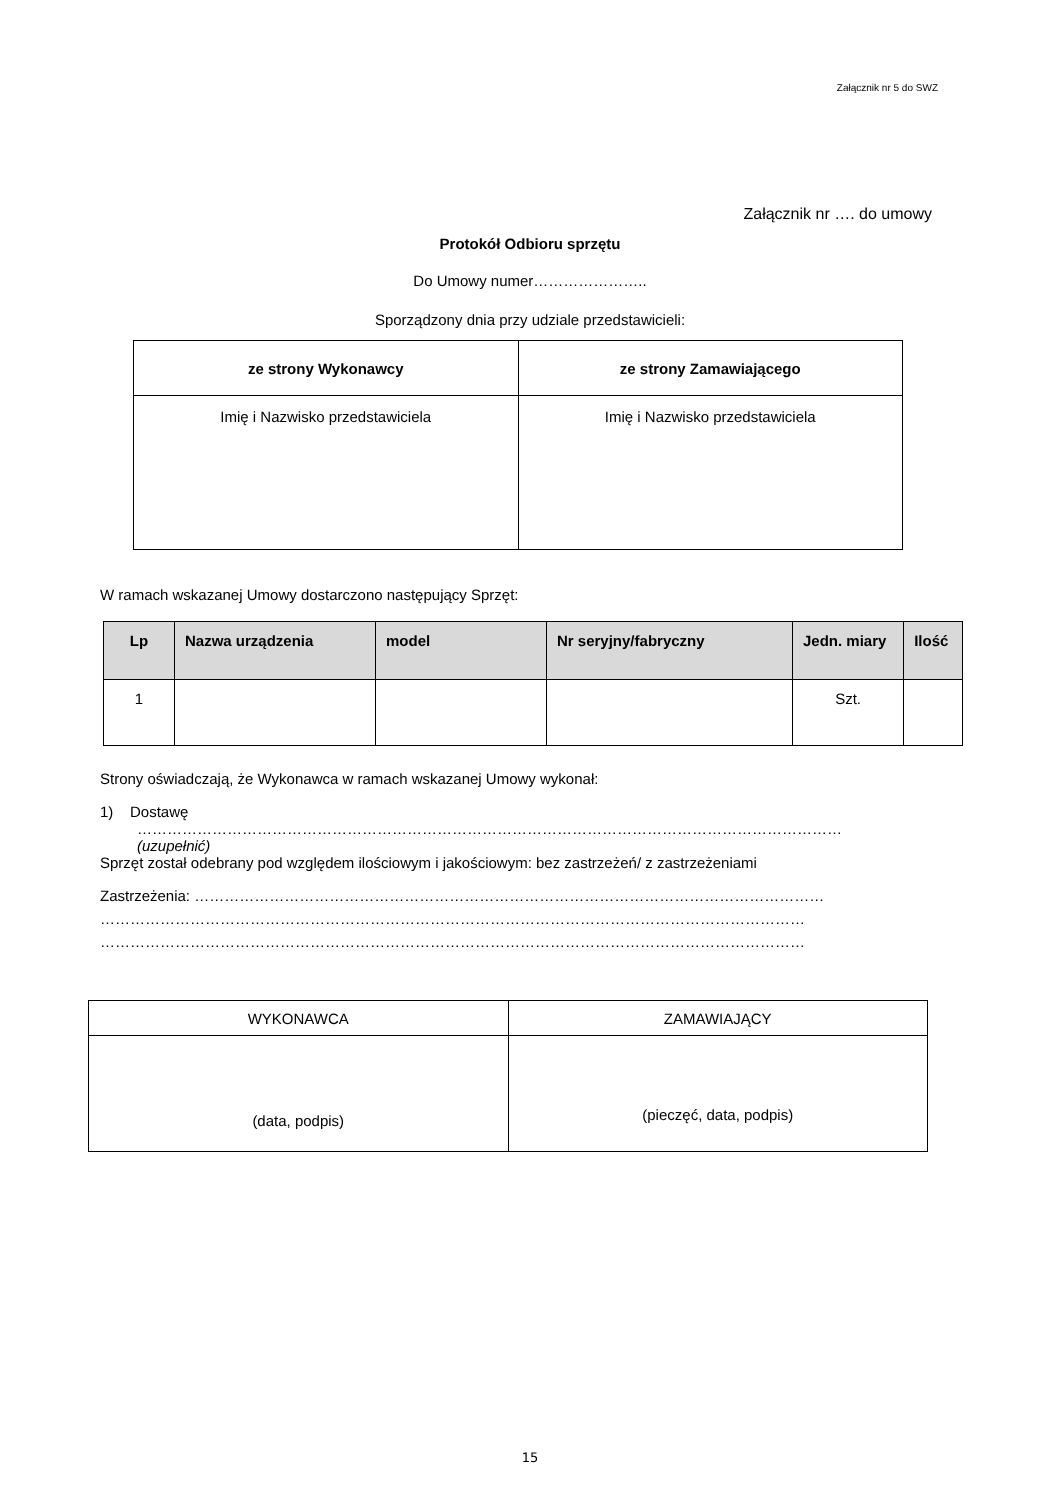Załącznik nr 5 do SWZ
Załącznik nr …. do umowy
Protokół Odbioru sprzętu
Do Umowy numer…………………..
Sporządzony dnia przy udziale przedstawicieli:
| ze strony Wykonawcy | ze strony Zamawiającego |
| --- | --- |
| Imię i Nazwisko przedstawiciela | Imię i Nazwisko przedstawiciela |
W ramach wskazanej Umowy dostarczono następujący Sprzęt:
| Lp | Nazwa urządzenia | model | Nr seryjny/fabryczny | Jedn. miary | Ilość |
| --- | --- | --- | --- | --- | --- |
| 1 | | | | Szt. | |
Strony oświadczają, że Wykonawca w ramach wskazanej Umowy wykonał:
1) Dostawę
……………………………………………………………………………………………………………………………
(uzupełnić)
Sprzęt został odebrany pod względem ilościowym i jakościowym: bez zastrzeżeń/ z zastrzeżeniami
Zastrzeżenia: ………………………………………………………………………………………………………………
……………………………………………………………………………………………………………………………
……………………………………………………………………………………………………………………………
| WYKONAWCA | ZAMAWIAJĄCY |
| (data, podpis) | (pieczęć, data, podpis) |
15